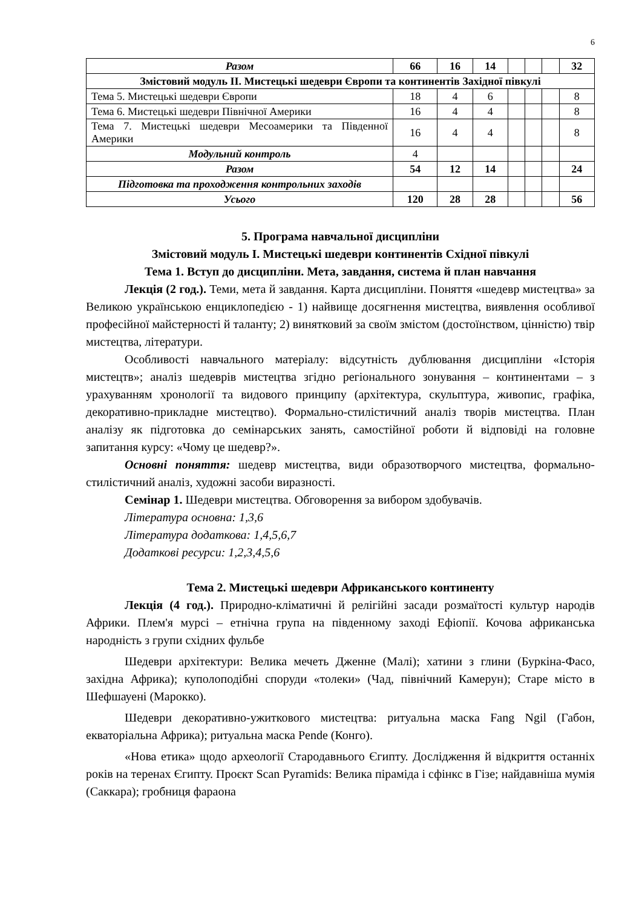6
| Разом | 66 | 16 | 14 | | | | 32 |
| Змістовий модуль ІІ. Мистецькі шедеври Європи та континентів Західної півкулі | | | | | | | |
| Тема 5. Мистецькі шедеври Європи | 18 | 4 | 6 | | | | 8 |
| Тема 6. Мистецькі шедеври Північної Америки | 16 | 4 | 4 | | | | 8 |
| Тема 7. Мистецькі шедеври Месоамерики та Південної Америки | 16 | 4 | 4 | | | | 8 |
| Модульний контроль | 4 | | | | | | |
| Разом | 54 | 12 | 14 | | | | 24 |
| Підготовка та проходження контрольних заходів | | | | | | | |
| Усього | 120 | 28 | 28 | | | | 56 |
5. Програма навчальної дисципліни
Змістовий модуль І. Мистецькі шедеври континентів Східної півкулі
Тема 1. Вступ до дисципліни. Мета, завдання, система й план навчання
Лекція (2 год.). Теми, мета й завдання. Карта дисципліни. Поняття «шедевр мистецтва» за Великою українською енциклопедією - 1) найвище досягнення мистецтва, виявлення особливої професійної майстерності й таланту; 2) винятковий за своїм змістом (достоїнством, цінністю) твір мистецтва, літератури.
Особливості навчального матеріалу: відсутність дублювання дисципліни «Історія мистецтв»; аналіз шедеврів мистецтва згідно регіонального зонування – континентами – з урахуванням хронології та видового принципу (архітектура, скульптура, живопис, графіка, декоративно-прикладне мистецтво). Формально-стилістичний аналіз творів мистецтва. План аналізу як підготовка до семінарських занять, самостійної роботи й відповіді на головне запитання курсу: «Чому це шедевр?».
Основні поняття: шедевр мистецтва, види образотворчого мистецтва, формально-стилістичний аналіз, художні засоби виразності.
Семінар 1. Шедеври мистецтва. Обговорення за вибором здобувачів.
Література основна: 1,3,6
Література додаткова: 1,4,5,6,7
Додаткові ресурси: 1,2,3,4,5,6
Тема 2. Мистецькі шедеври Африканського континенту
Лекція (4 год.). Природно-кліматичні й релігійні засади розмаїтості культур народів Африки. Плем'я мурсі – етнічна група на південному заході Ефіопії. Кочова африканська народність з групи східних фульбе
Шедеври архітектури: Велика мечеть Дженне (Малі); хатини з глини (Буркіна-Фасо, західна Африка); куполоподібні споруди «толеки» (Чад, північний Камерун); Старе місто в Шефшауені (Марокко).
Шедеври декоративно-ужиткового мистецтва: ритуальна маска Fang Ngil (Габон, екваторіальна Африка); ритуальна маска Pende (Конго).
«Нова етика» щодо археології Стародавнього Єгипту. Дослідження й відкриття останніх років на теренах Єгипту. Проєкт Scan Pyramids: Велика піраміда і сфінкс в Гізе; найдавніша мумія (Саккара); гробниця фараона